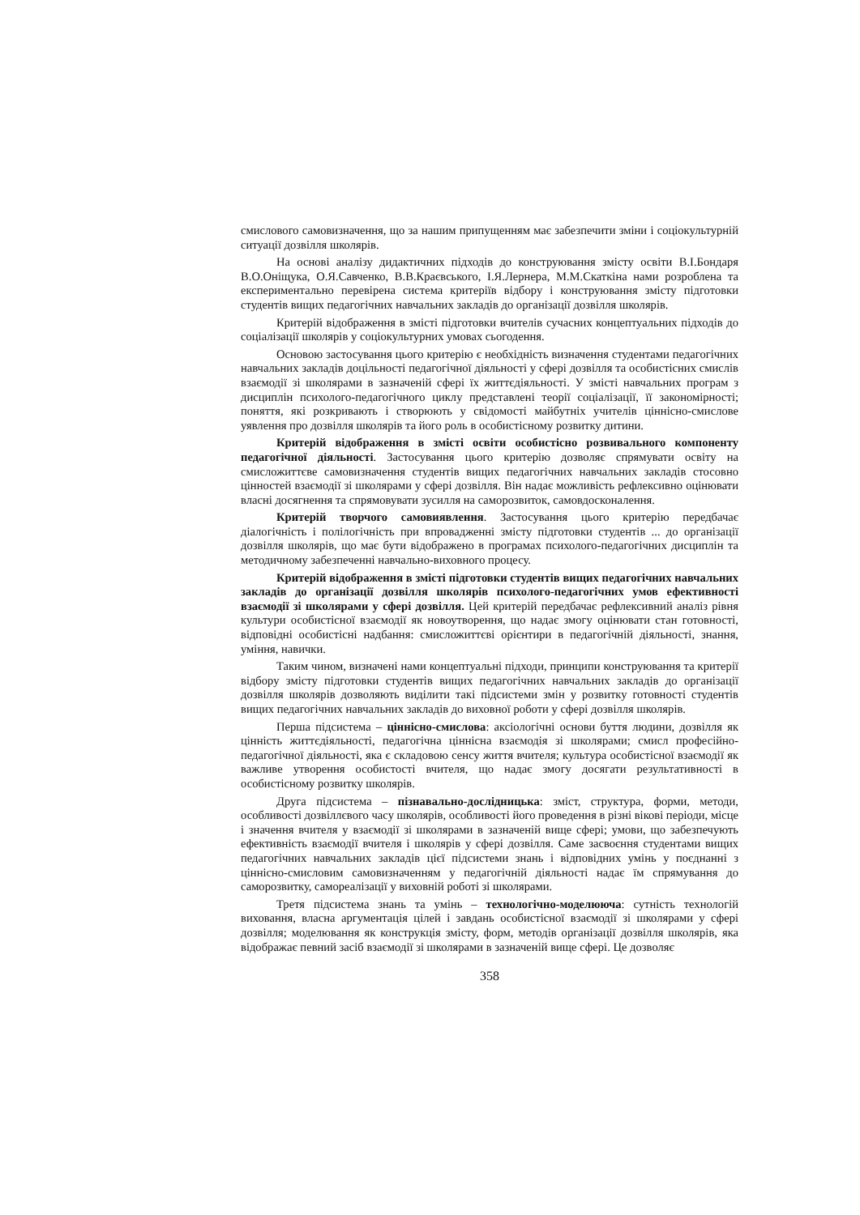смислового самовизначення, що за нашим припущенням має забезпечити зміни і соціокультурній ситуації дозвілля школярів.
На основі аналізу дидактичних підходів до конструювання змісту освіти В.І.Бондаря В.О.Оніщука, О.Я.Савченко, В.В.Краєвського, І.Я.Лернера, М.М.Скаткіна нами розроблена та експериментально перевірена система критеріїв відбору і конструювання змісту підготовки студентів вищих педагогічних навчальних закладів до організації дозвілля школярів.
Критерій відображення в змісті підготовки вчителів сучасних концептуальних підходів до соціалізації школярів у соціокультурних умовах сьогодення.
Основою застосування цього критерію є необхідність визначення студентами педагогічних навчальних закладів доцільності педагогічної діяльності у сфері дозвілля та особистісних смислів взаємодії зі школярами в зазначеній сфері їх життєдіяльності. У змісті навчальних програм з дисциплін психолого-педагогічного циклу представлені теорії соціалізації, її закономірності; поняття, які розкривають і створюють у свідомості майбутніх учителів ціннісно-смислове уявлення про дозвілля школярів та його роль в особистісному розвитку дитини.
Критерій відображення в змісті освіти особистісно розвивального компоненту педагогічної діяльності. Застосування цього критерію дозволяє спрямувати освіту на смисложиттєве самовизначення студентів вищих педагогічних навчальних закладів стосовно цінностей взаємодії зі школярами у сфері дозвілля. Він надає можливість рефлексивно оцінювати власні досягнення та спрямовувати зусилля на саморозвиток, самовдосконалення.
Критерій творчого самовиявлення. Застосування цього критерію передбачає діалогічність і полілогічність при впровадженні змісту підготовки студентів ... до організації дозвілля школярів, що має бути відображено в програмах психолого-педагогічних дисциплін та методичному забезпеченні навчально-виховного процесу.
Критерій відображення в змісті підготовки студентів вищих педагогічних навчальних закладів до організації дозвілля школярів психолого-педагогічних умов ефективності взаємодії зі школярами у сфері дозвілля. Цей критерій передбачає рефлексивний аналіз рівня культури особистісної взаємодії як новоутворення, що надає змогу оцінювати стан готовності, відповідні особистісні надбання: смисложиттєві орієнтири в педагогічній діяльності, знання, уміння, навички.
Таким чином, визначені нами концептуальні підходи, принципи конструювання та критерії відбору змісту підготовки студентів вищих педагогічних навчальних закладів до організації дозвілля школярів дозволяють виділити такі підсистеми змін у розвитку готовності студентів вищих педагогічних навчальних закладів до виховної роботи у сфері дозвілля школярів.
Перша підсистема – ціннісно-смислова: аксіологічні основи буття людини, дозвілля як цінність життєдіяльності, педагогічна ціннісна взаємодія зі школярами; смисл професійно-педагогічної діяльності, яка є складовою сенсу життя вчителя; культура особистісної взаємодії як важливе утворення особистості вчителя, що надає змогу досягати результативності в особистісному розвитку школярів.
Друга підсистема – пізнавально-дослідницька: зміст, структура, форми, методи, особливості дозвіллєвого часу школярів, особливості його проведення в різні вікові періоди, місце і значення вчителя у взаємодії зі школярами в зазначеній вище сфері; умови, що забезпечують ефективність взаємодії вчителя і школярів у сфері дозвілля. Саме засвоєння студентами вищих педагогічних навчальних закладів цієї підсистеми знань і відповідних умінь у поєднанні з ціннісно-смисловим самовизначенням у педагогічній діяльності надає їм спрямування до саморозвитку, самореалізації у виховній роботі зі школярами.
Третя підсистема знань та умінь – технологічно-моделююча: сутність технологій виховання, власна аргументація цілей і завдань особистісної взаємодії зі школярами у сфері дозвілля; моделювання як конструкція змісту, форм, методів організації дозвілля школярів, яка відображає певний засіб взаємодії зі школярами в зазначеній вище сфері. Це дозволяє
358